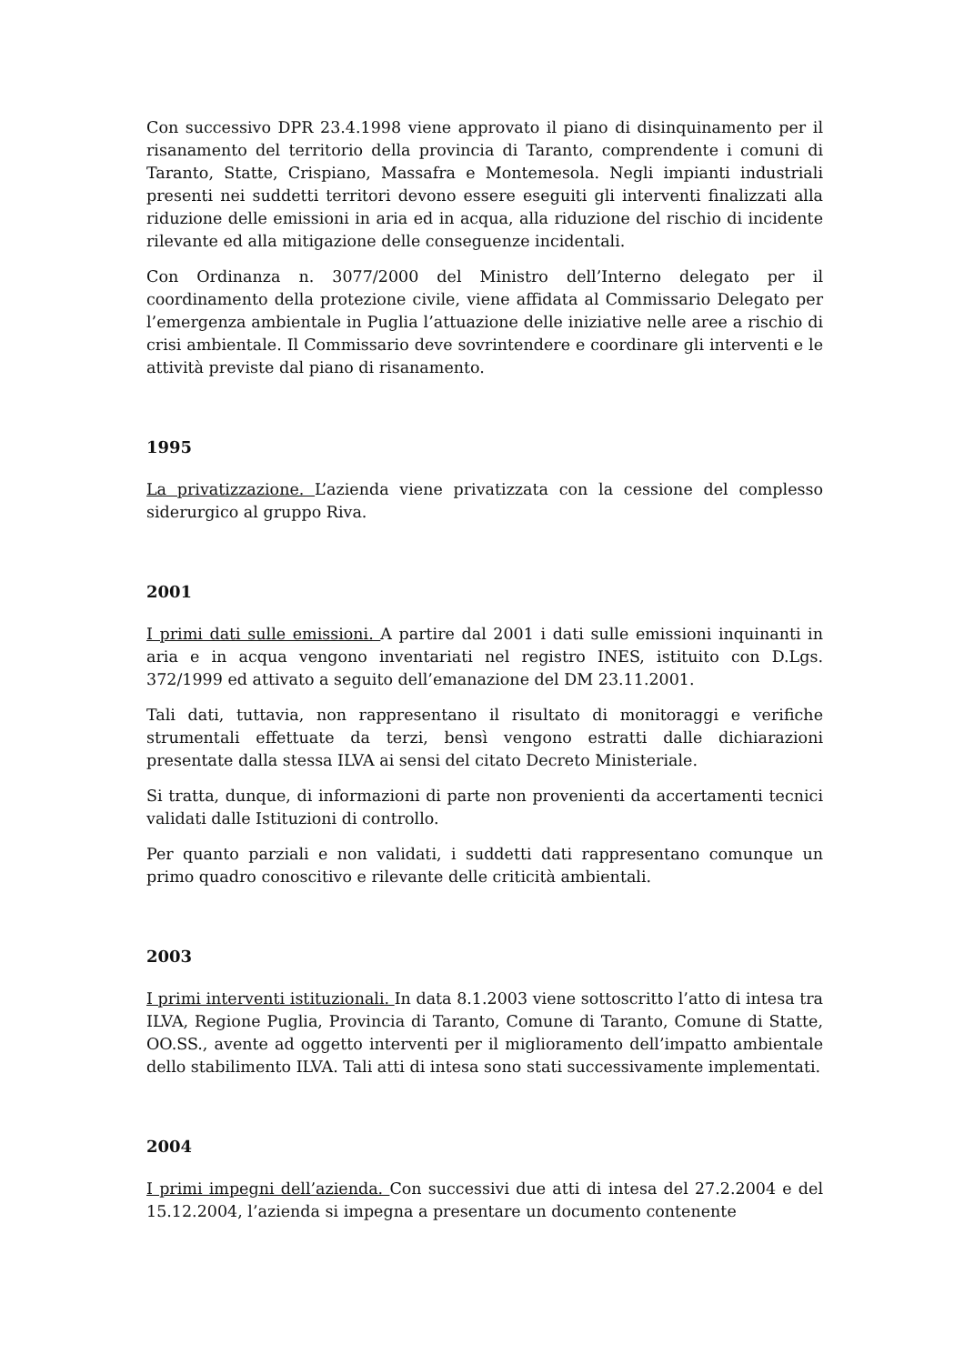Con successivo DPR 23.4.1998 viene approvato il piano di disinquinamento per il risanamento del territorio della provincia di Taranto, comprendente i comuni di Taranto, Statte, Crispiano, Massafra e Montemesola. Negli impianti industriali presenti nei suddetti territori devono essere eseguiti gli interventi finalizzati alla riduzione delle emissioni in aria ed in acqua, alla riduzione del rischio di incidente rilevante ed alla mitigazione delle conseguenze incidentali.
Con Ordinanza n. 3077/2000 del Ministro dell’Interno delegato per il coordinamento della protezione civile, viene affidata al Commissario Delegato per l’emergenza ambientale in Puglia l’attuazione delle iniziative nelle aree a rischio di crisi ambientale. Il Commissario deve sovrintendere e coordinare gli interventi e le attività previste dal piano di risanamento.
1995
La privatizzazione. L’azienda viene privatizzata con la cessione del complesso siderurgico al gruppo Riva.
2001
I primi dati sulle emissioni. A partire dal 2001 i dati sulle emissioni inquinanti in aria e in acqua vengono inventariati nel registro INES, istituito con D.Lgs. 372/1999 ed attivato a seguito dell’emanazione del DM 23.11.2001.
Tali dati, tuttavia, non rappresentano il risultato di monitoraggi e verifiche strumentali effettuate da terzi, bensì vengono estratti dalle dichiarazioni presentate dalla stessa ILVA ai sensi del citato Decreto Ministeriale.
Si tratta, dunque, di informazioni di parte non provenienti da accertamenti tecnici validati dalle Istituzioni di controllo.
Per quanto parziali e non validati, i suddetti dati rappresentano comunque un primo quadro conoscitivo e rilevante delle criticità ambientali.
2003
I primi interventi istituzionali. In data 8.1.2003 viene sottoscritto l’atto di intesa tra ILVA, Regione Puglia, Provincia di Taranto, Comune di Taranto, Comune di Statte, OO.SS., avente ad oggetto interventi per il miglioramento dell’impatto ambientale dello stabilimento ILVA. Tali atti di intesa sono stati successivamente implementati.
2004
I primi impegni dell’azienda. Con successivi due atti di intesa del 27.2.2004 e del 15.12.2004, l’azienda si impegna a presentare un documento contenente